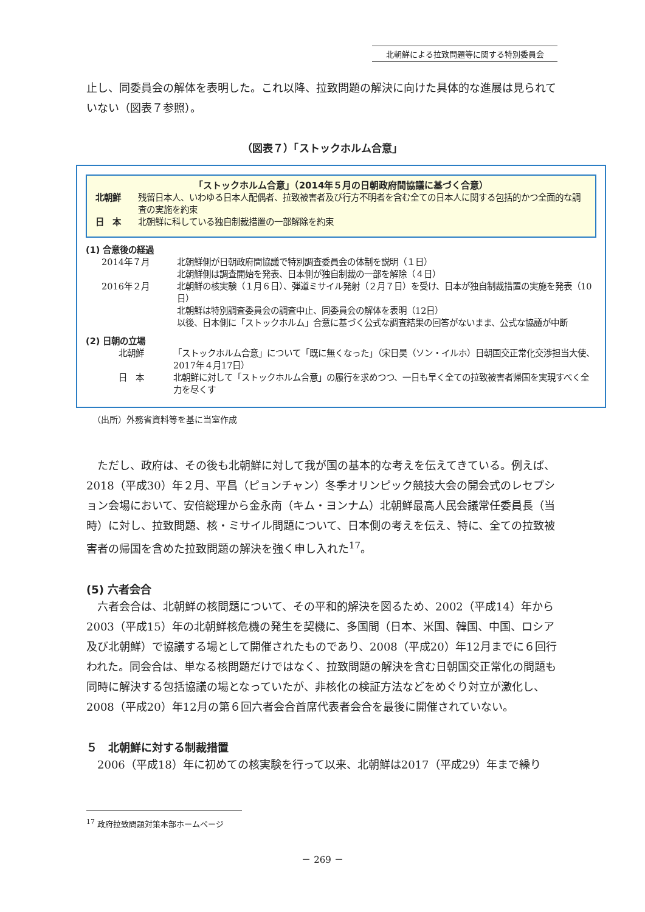北朝鮮による拉致問題等に関する特別委員会
止し、同委員会の解体を表明した。これ以降、拉致問題の解決に向けた具体的な進展は見られていない（図表７参照）。
（図表７）「ストックホルム合意」
「ストックホルム合意」（2014年５月の日朝政府間協議に基づく合意）
北朝鮮 残留日本人、いわゆる日本人配偶者、拉致被害者及び行方不明者を含む全ての日本人に関する包括的かつ全面的な調査の実施を約束
日　本 北朝鮮に科している独自制裁措置の一部解除を約束
(1) 合意後の経過
2014年７月 北朝鮮側が日朝政府間協議で特別調査委員会の体制を説明（１日）
北朝鮮側は調査開始を発表、日本側が独自制裁の一部を解除（４日）
2016年２月 北朝鮮の核実験（１月６日）、弾道ミサイル発射（２月７日）を受け、日本が独自制裁措置の実施を発表（10日）
北朝鮮は特別調査委員会の調査中止、同委員会の解体を表明（12日）
以後、日本側に「ストックホルム」合意に基づく公式な調査結果の回答がないまま、公式な協議が中断
(2) 日朝の立場
北朝鮮 「ストックホルム合意」について「既に無くなった」（宋日昊（ソン・イルホ）日朝国交正常化交渉担当大使、2017年４月17日）
日　本 北朝鮮に対して「ストックホルム合意」の履行を求めつつ、一日も早く全ての拉致被害者帰国を実現すべく全力を尽くす
（出所）外務省資料等を基に当室作成
　ただし、政府は、その後も北朝鮮に対して我が国の基本的な考えを伝えてきている。例えば、2018（平成30）年２月、平昌（ピョンチャン）冬季オリンピック競技大会の開会式のレセプション会場において、安倍総理から金永南（キム・ヨンナム）北朝鮮最高人民会議常任委員長（当時）に対し、拉致問題、核・ミサイル問題について、日本側の考えを伝え、特に、全ての拉致被害者の帰国を含めた拉致問題の解決を強く申し入れた<sup>17</sup>。
(5) 六者会合
　六者会合は、北朝鮮の核問題について、その平和的解決を図るため、2002（平成14）年から2003（平成15）年の北朝鮮核危機の発生を契機に、多国間（日本、米国、韓国、中国、ロシア及び北朝鮮）で協議する場として開催されたものであり、2008（平成20）年12月までに６回行われた。同会合は、単なる核問題だけではなく、拉致問題の解決を含む日朝国交正常化の問題も同時に解決する包括協議の場となっていたが、非核化の検証方法などをめぐり対立が激化し、2008（平成20）年12月の第６回六者会合首席代表者会合を最後に開催されていない。
５　北朝鮮に対する制裁措置
　2006（平成18）年に初めての核実験を行って以来、北朝鮮は2017（平成29）年まで繰り
<sup>17</sup> 政府拉致問題対策本部ホームページ
－ 269 －